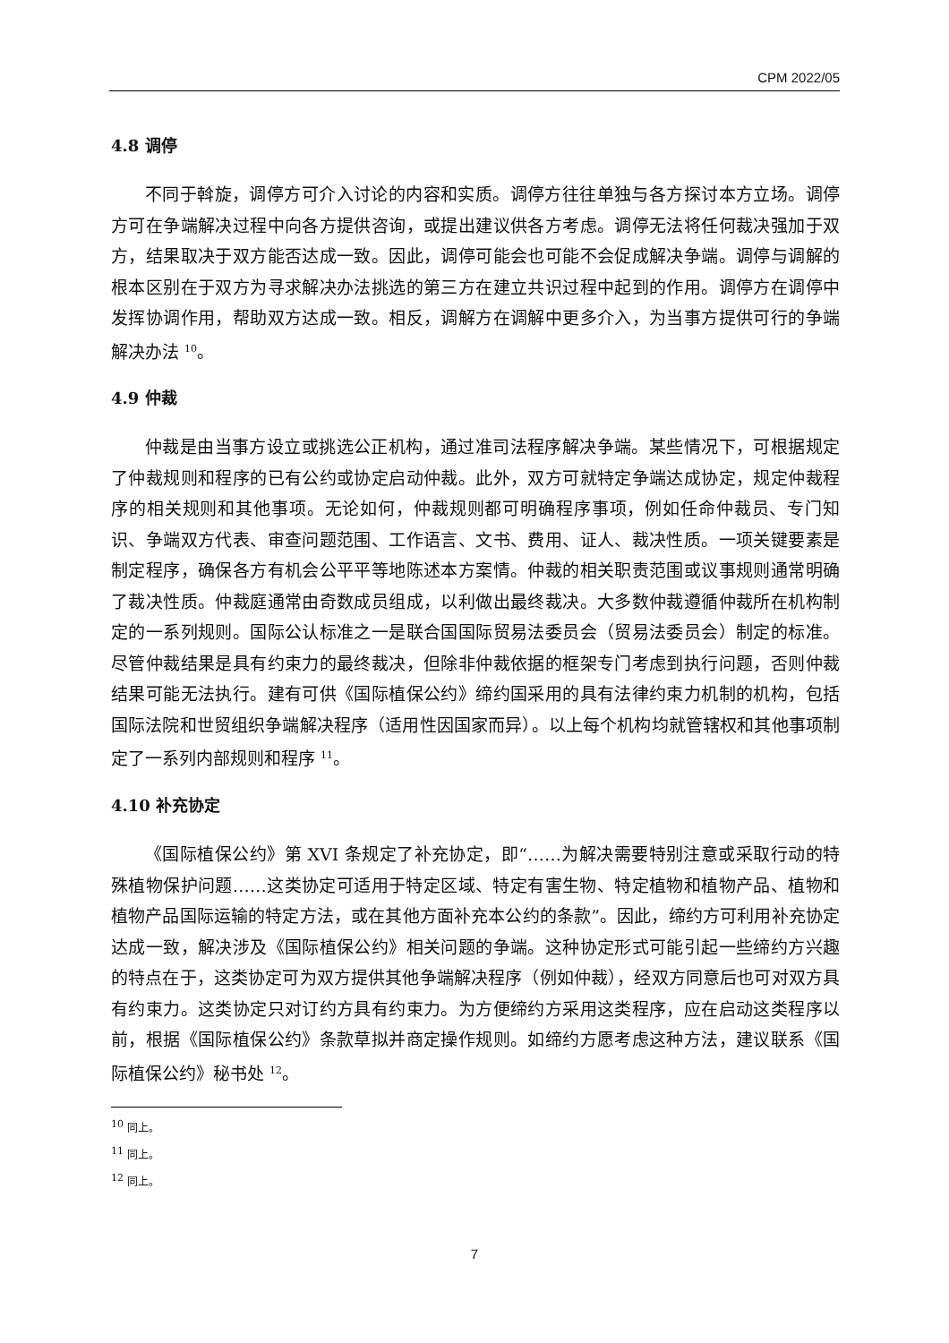CPM 2022/05
4.8 调停
不同于斡旋，调停方可介入讨论的内容和实质。调停方往往单独与各方探讨本方立场。调停方可在争端解决过程中向各方提供咨询，或提出建议供各方考虑。调停无法将任何裁决强加于双方，结果取决于双方能否达成一致。因此，调停可能会也可能不会促成解决争端。调停与调解的根本区别在于双方为寻求解决办法挑选的第三方在建立共识过程中起到的作用。调停方在调停中发挥协调作用，帮助双方达成一致。相反，调解方在调解中更多介入，为当事方提供可行的争端解决办法 <sup>10</sup>。
4.9 仲裁
仲裁是由当事方设立或挑选公正机构，通过准司法程序解决争端。某些情况下，可根据规定了仲裁规则和程序的已有公约或协定启动仲裁。此外，双方可就特定争端达成协定，规定仲裁程序的相关规则和其他事项。无论如何，仲裁规则都可明确程序事项，例如任命仲裁员、专门知识、争端双方代表、审查问题范围、工作语言、文书、费用、证人、裁决性质。一项关键要素是制定程序，确保各方有机会公平平等地陈述本方案情。仲裁的相关职责范围或议事规则通常明确了裁决性质。仲裁庭通常由奇数成员组成，以利做出最终裁决。大多数仲裁遵循仲裁所在机构制定的一系列规则。国际公认标准之一是联合国国际贸易法委员会（贸易法委员会）制定的标准。尽管仲裁结果是具有约束力的最终裁决，但除非仲裁依据的框架专门考虑到执行问题，否则仲裁结果可能无法执行。建有可供《国际植保公约》缔约国采用的具有法律约束力机制的机构，包括国际法院和世贸组织争端解决程序（适用性因国家而异）。以上每个机构均就管辖权和其他事项制定了一系列内部规则和程序 <sup>11</sup>。
4.10 补充协定
《国际植保公约》第 XVI 条规定了补充协定，即“……为解决需要特别注意或采取行动的特殊植物保护问题……这类协定可适用于特定区域、特定有害生物、特定植物和植物产品、植物和植物产品国际运输的特定方法，或在其他方面补充本公约的条款”。因此，缔约方可利用补充协定达成一致，解决涉及《国际植保公约》相关问题的争端。这种协定形式可能引起一些缔约方兴趣的特点在于，这类协定可为双方提供其他争端解决程序（例如仲裁），经双方同意后也可对双方具有约束力。这类协定只对订约方具有约束力。为方便缔约方采用这类程序，应在启动这类程序以前，根据《国际植保公约》条款草拟并商定操作规则。如缔约方愿考虑这种方法，建议联系《国际植保公约》秘书处 <sup>12</sup>。
<sup>10</sup> 同上。
<sup>11</sup> 同上。
<sup>12</sup> 同上。
7